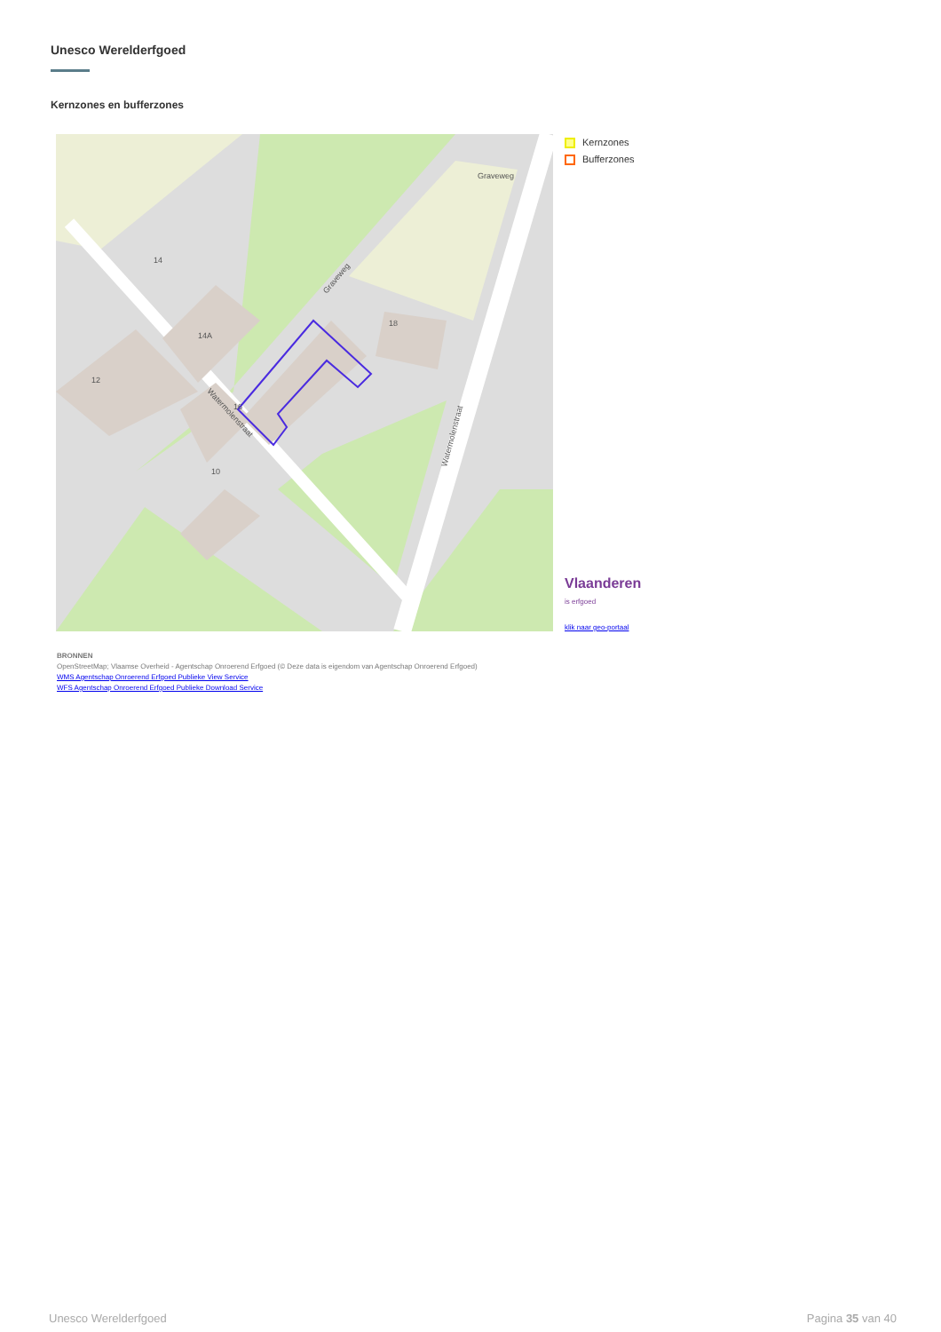Unesco Werelderfgoed
Kernzones en bufferzones
16
14
14A
12
10
18
Graveweg
Watermolenstraat
Watermolenstraat
Graveweg
Kernzones
Bufferzones
Vlaanderen
is erfgoed
klik naar geo-portaal
BRONNEN
OpenStreetMap; Vlaamse Overheid - Agentschap Onroerend Erfgoed (© Deze data is eigendom van Agentschap Onroerend Erfgoed)
WMS Agentschap Onroerend Erfgoed Publieke View Service
WFS Agentschap Onroerend Erfgoed Publieke Download Service
Unesco Werelderfgoed Pagina 35 van 40